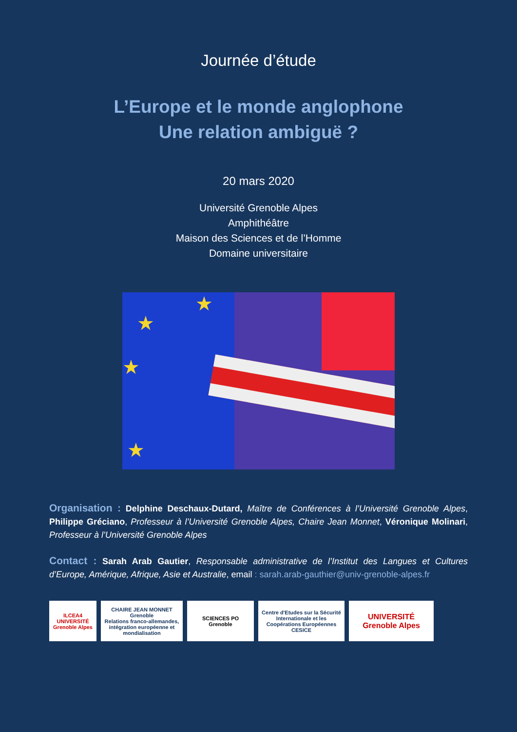Journée d’étude
L’Europe et le monde anglophone
Une relation ambiguë ?
20 mars 2020
Université Grenoble Alpes
Amphithéâtre
Maison des Sciences et de l’Homme
Domaine universitaire
★
★
★
★
Organisation : Delphine Deschaux-Dutard, Maître de Conférences à l’Université Grenoble Alpes, Philippe Gréciano, Professeur à l’Université Grenoble Alpes, Chaire Jean Monnet, Véronique Molinari, Professeur à l’Université Grenoble Alpes
Contact : Sarah Arab Gautier, Responsable administrative de l’Institut des Langues et Cultures d’Europe, Amérique, Afrique, Asie et Australie, email : sarah.arab-gauthier@univ-grenoble-alpes.fr
ILCEA4
UNIVERSITÉ Grenoble Alpes
CHAIRE JEAN MONNET
Grenoble
Relations franco-allemandes, intégration européenne et mondialisation
SCIENCES PO
Grenoble
Centre d'Etudes sur la Sécurité Internationale et les Coopérations Européennes
CESICE
UNIVERSITÉ
Grenoble Alpes